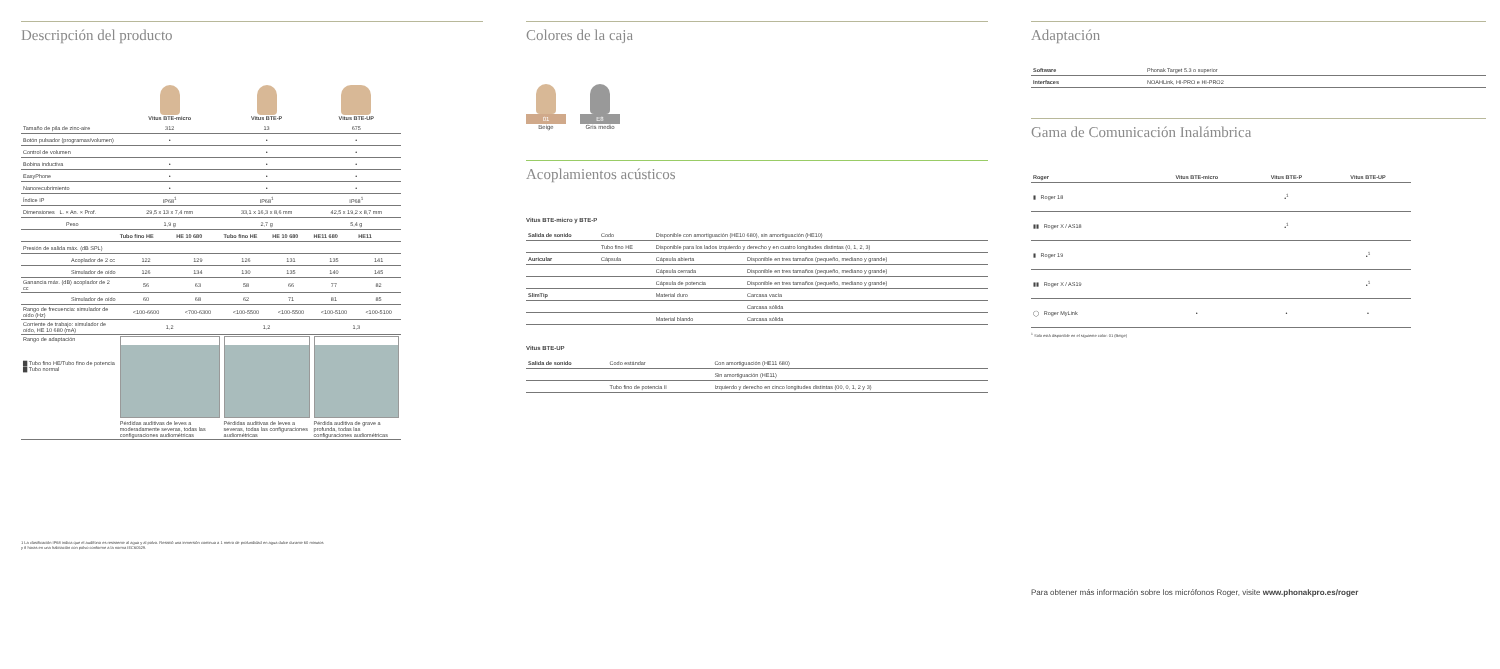Descripción del producto
| | Vitus BTE-micro | | Vitus BTE-P | | Vitus BTE-UP | |
| Tamaño de pila de zinc-aire | 312 | | 13 | | 675 | |
| Botón pulsador (programas/volumen) | • | | • | | • | |
| Control de volumen | | | • | | • | |
| Bobina inductiva | • | | • | | • | |
| EasyPhone | • | | • | | • | |
| Nanorecubrimiento | • | | • | | • | |
| Índice IP | IP68<sup>1</sup> | | IP68<sup>1</sup> | | IP68<sup>1</sup> | |
| Dimensiones L. × An. × Prof. | 29,5 x 13 x 7,4 mm | | 33,1 x 16,3 x 8,6 mm | | 42,5 x 19,2 x 8,7 mm | |
| Peso | 1,9 g | | 2,7 g | | 5,4 g | |
| | Tubo fino HE | HE 10 680 | Tubo fino HE | HE 10 680 | HE11 680 | HE11 |
| Presión de salida máx. (dB SPL) | | | | | | |
| Acoplador de 2 cc | 122 | 129 | 126 | 131 | 135 | 141 |
| Simulador de oído | 126 | 134 | 130 | 135 | 140 | 145 |
| Ganancia máx. (dB) acoplador de 2 cc | 56 | 63 | 58 | 66 | 77 | 82 |
| Simulador de oído | 60 | 68 | 62 | 71 | 81 | 85 |
| Rango de frecuencia: simulador de oído (Hz) | <100-6600 | <700-6300 | <100-5500 | <100-5500 | <100-5100 | <100-5100 |
| Corriente de trabajo: simulador de oído, HE 10 680 (mA) | 1,2 | | 1,2 | | 1,3 | |
| Rango de adaptación ▇ Tubo fino HE/Tubo fino de potencia ▇ Tubo normal | | | | | | |
| | Pérdidas auditivas de leves a moderadamente severas, todas las configuraciones audiométricas | | Pérdidas auditivas de leves a severas, todas las configuraciones audiométricas | | Pérdida auditiva de grave a profunda, todas las configuraciones audiométricas | |
1 La clasificación IP68 indica que el audífono es resistente al agua y al polvo. Resistió una inmersión continua a 1 metro de profundidad en agua dulce durante 60 minutos
y 8 horas en una habitación con polvo conforme a la norma IEC60529.
Colores de la caja
01
Beige
E8
Gris medio
Acoplamientos acústicos
Vitus BTE-micro y BTE-P
| Salida de sonido | Codo | Disponible con amortiguación (HE10 680), sin amortiguación (HE10) | |
| | Tubo fino HE | Disponible para los lados izquierdo y derecho y en cuatro longitudes distintas (0, 1, 2, 3) | |
| Auricular | Cápsula | Cápsula abierta | Disponible en tres tamaños (pequeño, mediano y grande) |
| | | Cápsula cerrada | Disponible en tres tamaños (pequeño, mediano y grande) |
| | | Cápsula de potencia | Disponible en tres tamaños (pequeño, mediano y grande) |
| SlimTip | | Material duro | Carcasa vacía |
| | | | Carcasa sólida |
| | | Material blando | Carcasa sólida |
Vitus BTE-UP
| Salida de sonido | Codo estándar | Con amortiguación (HE11 680) |
| | | Sin amortiguación (HE11) |
| | Tubo fino de potencia II | Izquierdo y derecho en cinco longitudes distintas (00, 0, 1, 2 y 3) |
Adaptación
| Software | Phonak Target 5.3 o superior |
| Interfaces | NOAHLink, HI-PRO e HI-PRO2 |
Gama de Comunicación Inalámbrica
| Roger | Vitus BTE-micro | Vitus BTE-P | Vitus BTE-UP |
| --- | --- | --- | --- |
| ▮ Roger 18 | | •<sup>1</sup> | |
| ▮▮ Roger X / AS18 | | •<sup>1</sup> | |
| ▮ Roger 19 | | | •<sup>1</sup> |
| ▮▮ Roger X / AS19 | | | •<sup>1</sup> |
| ◯ Roger MyLink | • | • | • |
<sup>1</sup> Solo está disponible en el siguiente color: 01 (Beige)
Para obtener más información sobre los micrófonos Roger, visite www.phonakpro.es/roger